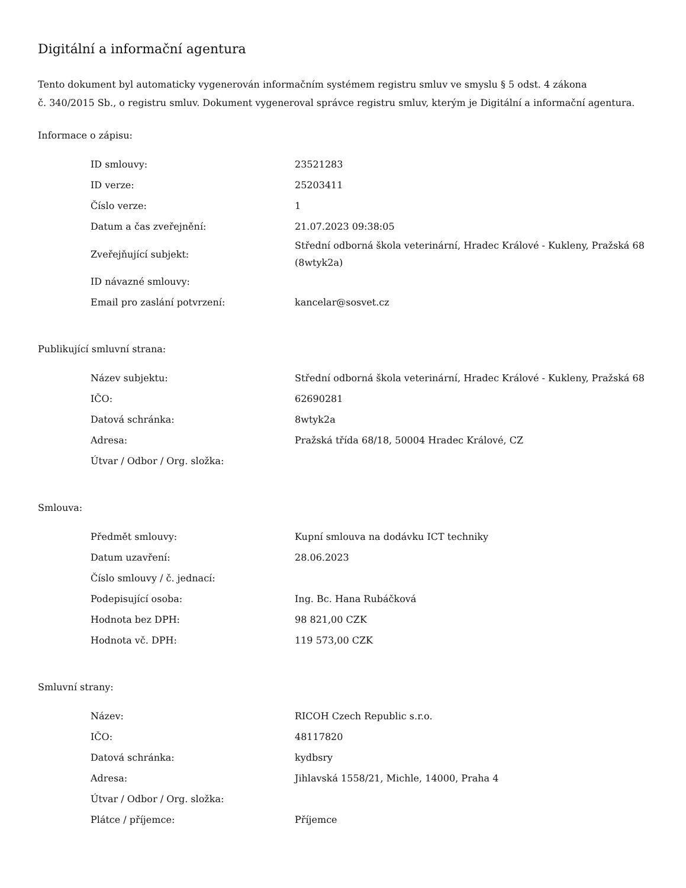Digitální a informační agentura
Tento dokument byl automaticky vygenerován informačním systémem registru smluv ve smyslu § 5 odst. 4 zákona
č. 340/2015 Sb., o registru smluv. Dokument vygeneroval správce registru smluv, kterým je Digitální a informační agentura.
Informace o zápisu:
| ID smlouvy: | 23521283 |
| ID verze: | 25203411 |
| Číslo verze: | 1 |
| Datum a čas zveřejnění: | 21.07.2023 09:38:05 |
| Zveřejňující subjekt: | Střední odborná škola veterinární, Hradec Králové - Kukleny, Pražská 68 (8wtyk2a) |
| ID návazné smlouvy: | |
| Email pro zaslání potvrzení: | kancelar@sosvet.cz |
Publikující smluvní strana:
| Název subjektu: | Střední odborná škola veterinární, Hradec Králové - Kukleny, Pražská 68 |
| IČO: | 62690281 |
| Datová schránka: | 8wtyk2a |
| Adresa: | Pražská třída 68/18, 50004 Hradec Králové, CZ |
| Útvar / Odbor / Org. složka: | |
Smlouva:
| Předmět smlouvy: | Kupní smlouva na dodávku ICT techniky |
| Datum uzavření: | 28.06.2023 |
| Číslo smlouvy / č. jednací: | |
| Podepisující osoba: | Ing. Bc. Hana Rubáčková |
| Hodnota bez DPH: | 98 821,00 CZK |
| Hodnota vč. DPH: | 119 573,00 CZK |
Smluvní strany:
| Název: | RICOH Czech Republic s.r.o. |
| IČO: | 48117820 |
| Datová schránka: | kydbsry |
| Adresa: | Jihlavská 1558/21, Michle, 14000, Praha 4 |
| Útvar / Odbor / Org. složka: | |
| Plátce / příjemce: | Příjemce |